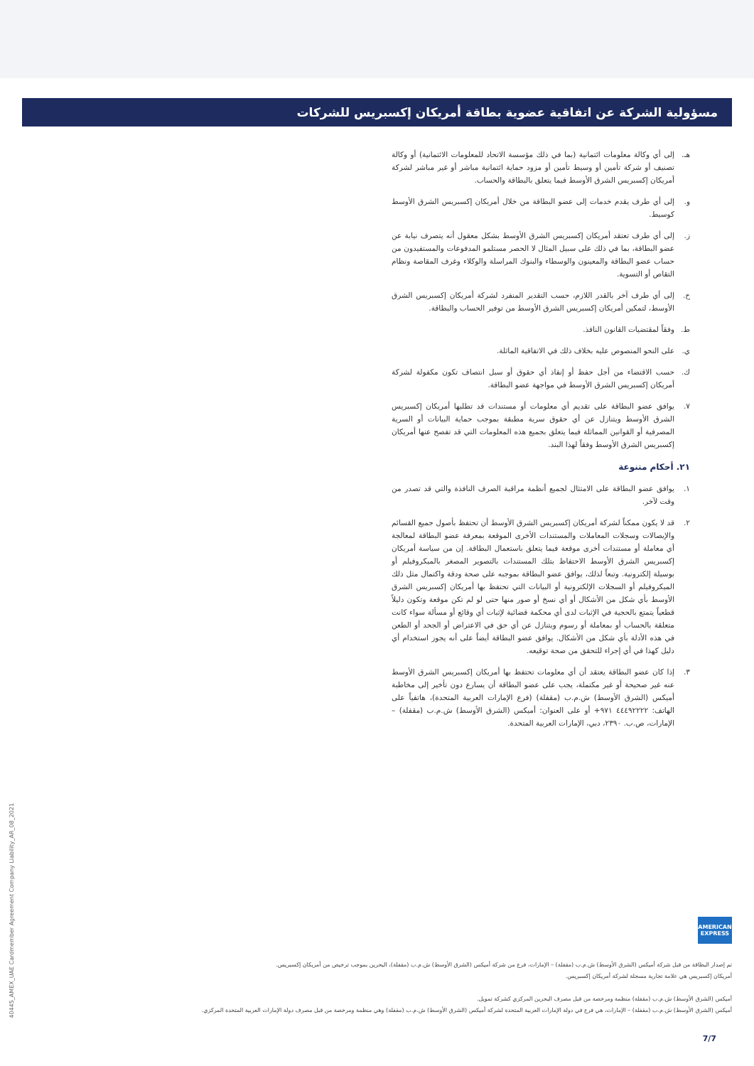مسؤولية الشركة عن اتفاقية عضوية بطاقة أمريكان إكسبريس للشركات
هـ. إلى أي وكالة معلومات ائتمانية (بما في ذلك مؤسسة الاتحاد للمعلومات الائتمانية) أو وكالة تصنيف أو شركة تأمين أو وسيط تأمين أو مزود حماية ائتمانية مباشر أو غير مباشر لشركة أمريكان إكسبريس الشرق الأوسط فيما يتعلق بالبطاقة والحساب.
و. إلى أي طرف يقدم خدمات إلى عضو البطاقة من خلال أمريكان إكسبريس الشرق الأوسط كوسيط.
ز. إلى أي طرف تعتقد أمريكان إكسبريس الشرق الأوسط بشكل معقول أنه يتصرف نيابة عن عضو البطاقة، بما في ذلك على سبيل المثال لا الحصر مستلمو المدفوعات والمستفيدون من حساب عضو البطاقة والمعينون والوسطاء والبنوك المراسلة والوكلاء وغرف المقاصة ونظام التقاص أو التسوية.
ح. إلى أي طرف آخر بالقدر اللازم، حسب التقدير المنفرد لشركة أمريكان إكسبريس الشرق الأوسط، لتمكين أمريكان إكسبريس الشرق الأوسط من توفير الحساب والبطاقة.
ط. وفقاً لمقتضيات القانون النافذ.
ي. على النحو المنصوص عليه بخلاف ذلك في الاتفاقية الماثلة.
ك. حسب الاقتضاء من أجل حفظ أو إنفاذ أي حقوق أو سبل انتصاف تكون مكفولة لشركة أمريكان إكسبريس الشرق الأوسط في مواجهة عضو البطاقة.
٧. يوافق عضو البطاقة على تقديم أي معلومات أو مستندات قد تطلبها أمريكان إكسبريس الشرق الأوسط ويتنازل عن أي حقوق سرية مطبقة بموجب حماية البيانات أو السرية المصرفية أو القوانين المماثلة فيما يتعلق بجميع هذه المعلومات التي قد تفصح عنها أمريكان إكسبريس الشرق الأوسط وفقاً لهذا البند.
٢١. أحكام متنوعة
١. يوافق عضو البطاقة على الامتثال لجميع أنظمة مراقبة الصرف النافذة والتي قد تصدر من وقت لآخر.
٢. قد لا يكون ممكناً لشركة أمريكان إكسبريس الشرق الأوسط أن تحتفظ بأصول جميع القسائم والإيصالات وسجلات المعاملات والمستندات الأخرى الموقعة بمعرفة عضو البطاقة لمعالجة أي معاملة أو مستندات أخرى موقعة فيما يتعلق باستعمال البطاقة. إن من سياسة أمريكان إكسبريس الشرق الأوسط الاحتفاظ بتلك المستندات بالتصوير المصغر بالميكروفيلم أو بوسيلة إلكترونية. وتبعاً لذلك، يوافق عضو البطاقة بموجبه على صحة ودقة واكتمال مثل ذلك الميكروفيلم أو السجلات الإلكترونية أو البيانات التي تحتفظ بها أمريكان إكسبريس الشرق الأوسط بأي شكل من الأشكال أو أي نسخ أو صور منها حتى لو لم تكن موقعة وتكون دليلاً قطعياً يتمتع بالحجية في الإثبات لدى أي محكمة قضائية لإثبات أي وقائع أو مسألة سواء كانت متعلقة بالحساب أو بمعاملة أو رسوم ويتنازل عن أي حق في الاعتراض أو الجحد أو الطعن في هذه الأدلة بأي شكل من الأشكال. يوافق عضو البطاقة أيضاً على أنه يجوز استخدام أي دليل كهذا في أي إجراء للتحقق من صحة توقيعه.
٣. إذا كان عضو البطاقة يعتقد أن أي معلومات تحتفظ بها أمريكان إكسبريس الشرق الأوسط عنه غير صحيحة أو غير مكتملة، يجب على عضو البطاقة أن يسارع دون تأخير إلى مخاطبة أميكس (الشرق الأوسط) ش.م.ب (مقفلة) (فرع الإمارات العربية المتحدة)، هاتفياً على الهاتف: ٤٤٤٩٢٢٢٢ ٩٧١+ أو على العنوان: أميكس (الشرق الأوسط) ش.م.ب (مقفلة) – الإمارات، ص.ب. ٢٣٩٠، دبي، الإمارات العربية المتحدة.
AMERICAN EXPRESS
40445_AMEX_UAE Cardmember Agreement Company Liability_AR_08_2021
تم إصدار البطاقة من قبل شركة أميكس (الشرق الأوسط) ش.م.ب (مقفلة) – الإمارات، فرع من شركة أميكس (الشرق الأوسط) ش.م.ب (مقفلة)، البحرين بموجب ترخيص من أمريكان إكسبريس.
أمريكان إكسبريس هي علامة تجارية مسجلة لشركة أمريكان إكسبريس.
أميكس (الشرق الأوسط) ش.م.ب (مقفلة) منظمة ومرخصة من قبل مصرف البحرين المركزي كشركة تمويل.
أميكس (الشرق الأوسط) ش.م.ب (مقفلة) – الإمارات، هي فرع في دولة الإمارات العربية المتحدة لشركة أميكس (الشرق الأوسط) ش.م.ب (مقفلة) وهي منظمة ومرخصة من قبل مصرف دولة الإمارات العربية المتحدة المركزي.
7/7